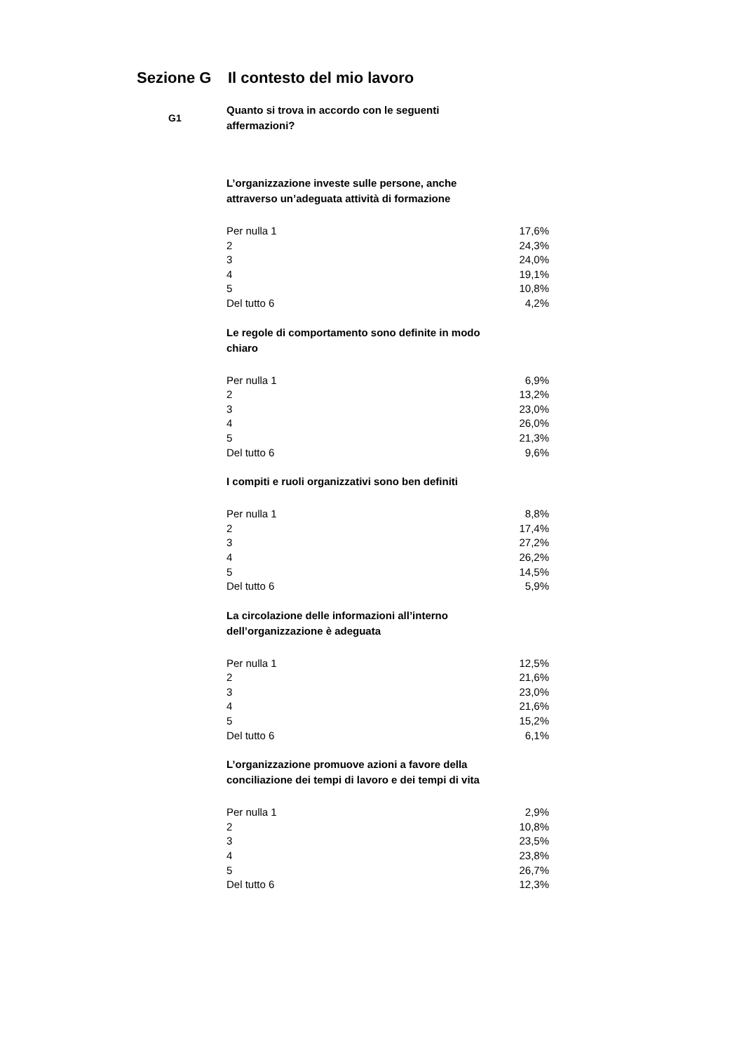Sezione G Il contesto del mio lavoro
G1
Quanto si trova in accordo con le seguenti affermazioni?
L’organizzazione investe sulle persone, anche attraverso un’adeguata attività di formazione
| Per nulla 1 | 17,6% |
| 2 | 24,3% |
| 3 | 24,0% |
| 4 | 19,1% |
| 5 | 10,8% |
| Del tutto 6 | 4,2% |
Le regole di comportamento sono definite in modo chiaro
| Per nulla 1 | 6,9% |
| 2 | 13,2% |
| 3 | 23,0% |
| 4 | 26,0% |
| 5 | 21,3% |
| Del tutto 6 | 9,6% |
I compiti e ruoli organizzativi sono ben definiti
| Per nulla 1 | 8,8% |
| 2 | 17,4% |
| 3 | 27,2% |
| 4 | 26,2% |
| 5 | 14,5% |
| Del tutto 6 | 5,9% |
La circolazione delle informazioni all’interno dell’organizzazione è adeguata
| Per nulla 1 | 12,5% |
| 2 | 21,6% |
| 3 | 23,0% |
| 4 | 21,6% |
| 5 | 15,2% |
| Del tutto 6 | 6,1% |
L’organizzazione promuove azioni a favore della conciliazione dei tempi di lavoro e dei tempi di vita
| Per nulla 1 | 2,9% |
| 2 | 10,8% |
| 3 | 23,5% |
| 4 | 23,8% |
| 5 | 26,7% |
| Del tutto 6 | 12,3% |